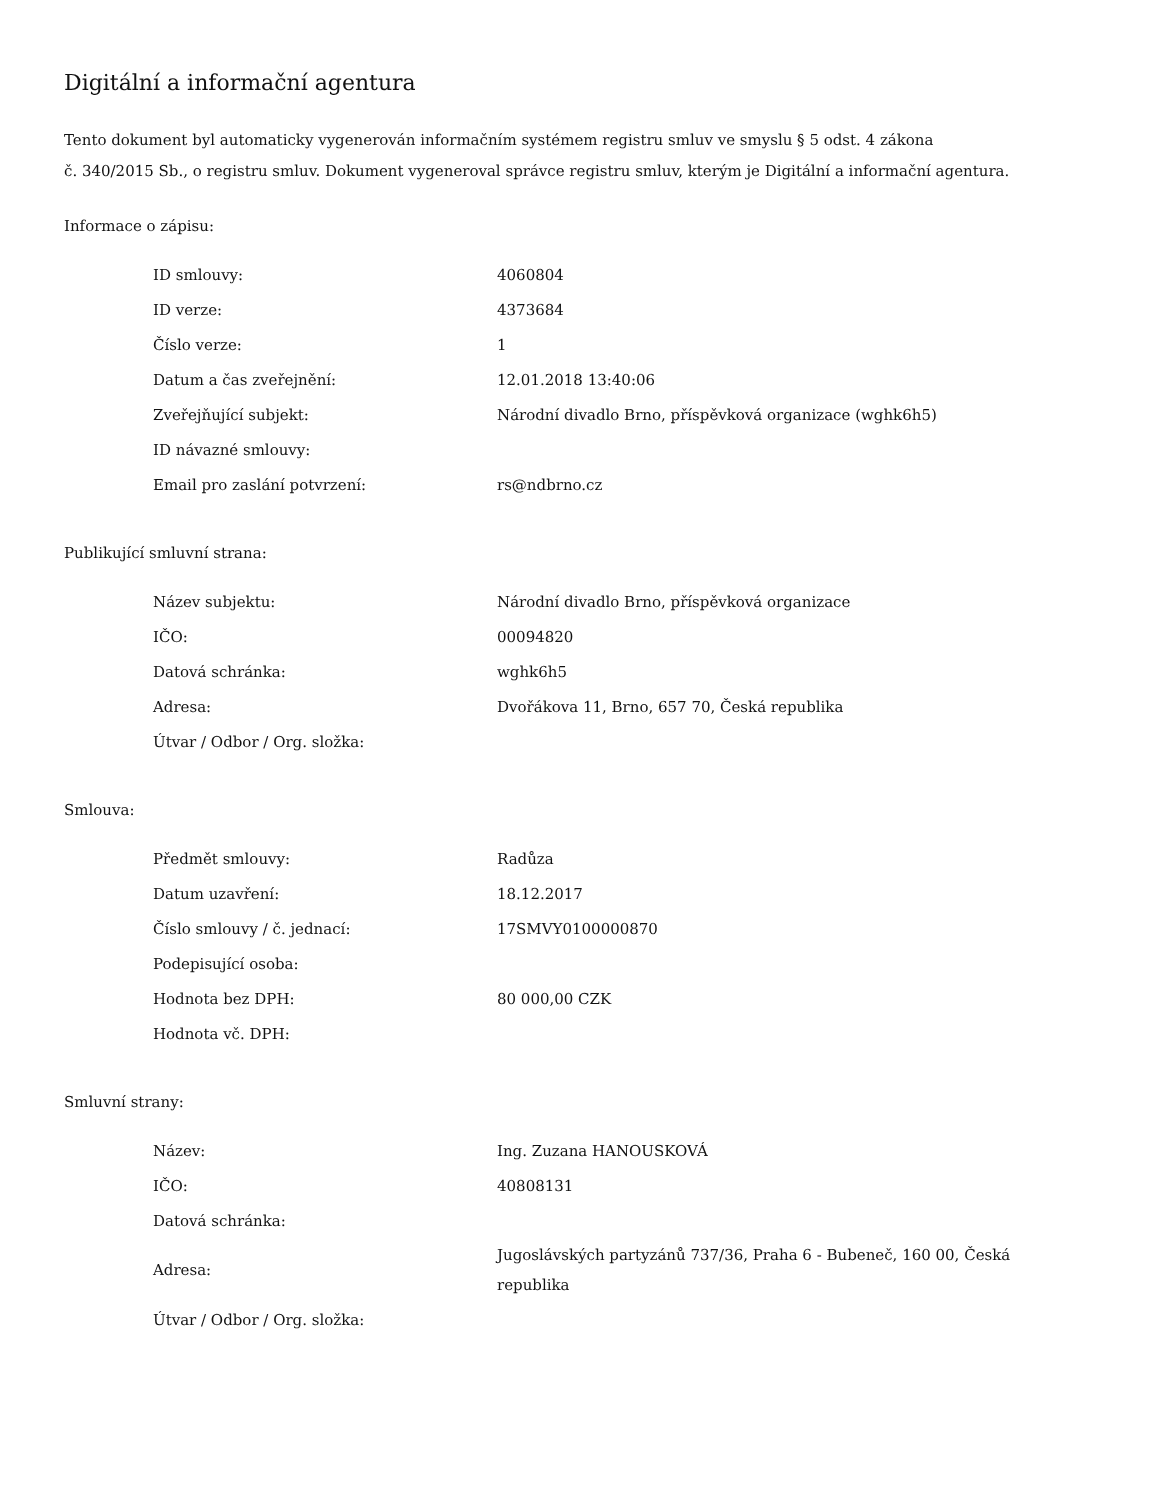Digitální a informační agentura
Tento dokument byl automaticky vygenerován informačním systémem registru smluv ve smyslu § 5 odst. 4 zákona
č. 340/2015 Sb., o registru smluv. Dokument vygeneroval správce registru smluv, kterým je Digitální a informační agentura.
Informace o zápisu:
| ID smlouvy: | 4060804 |
| ID verze: | 4373684 |
| Číslo verze: | 1 |
| Datum a čas zveřejnění: | 12.01.2018 13:40:06 |
| Zveřejňující subjekt: | Národní divadlo Brno, příspěvková organizace (wghk6h5) |
| ID návazné smlouvy: | |
| Email pro zaslání potvrzení: | rs@ndbrno.cz |
Publikující smluvní strana:
| Název subjektu: | Národní divadlo Brno, příspěvková organizace |
| IČO: | 00094820 |
| Datová schránka: | wghk6h5 |
| Adresa: | Dvořákova 11, Brno, 657 70, Česká republika |
| Útvar / Odbor / Org. složka: | |
Smlouva:
| Předmět smlouvy: | Radůza |
| Datum uzavření: | 18.12.2017 |
| Číslo smlouvy / č. jednací: | 17SMVY0100000870 |
| Podepisující osoba: | |
| Hodnota bez DPH: | 80 000,00 CZK |
| Hodnota vč. DPH: | |
Smluvní strany:
| Název: | Ing. Zuzana HANOUSKOVÁ |
| IČO: | 40808131 |
| Datová schránka: | |
| Adresa: | Jugoslávských partyzánů 737/36, Praha 6 - Bubeneč, 160 00, Česká republika |
| Útvar / Odbor / Org. složka: | |